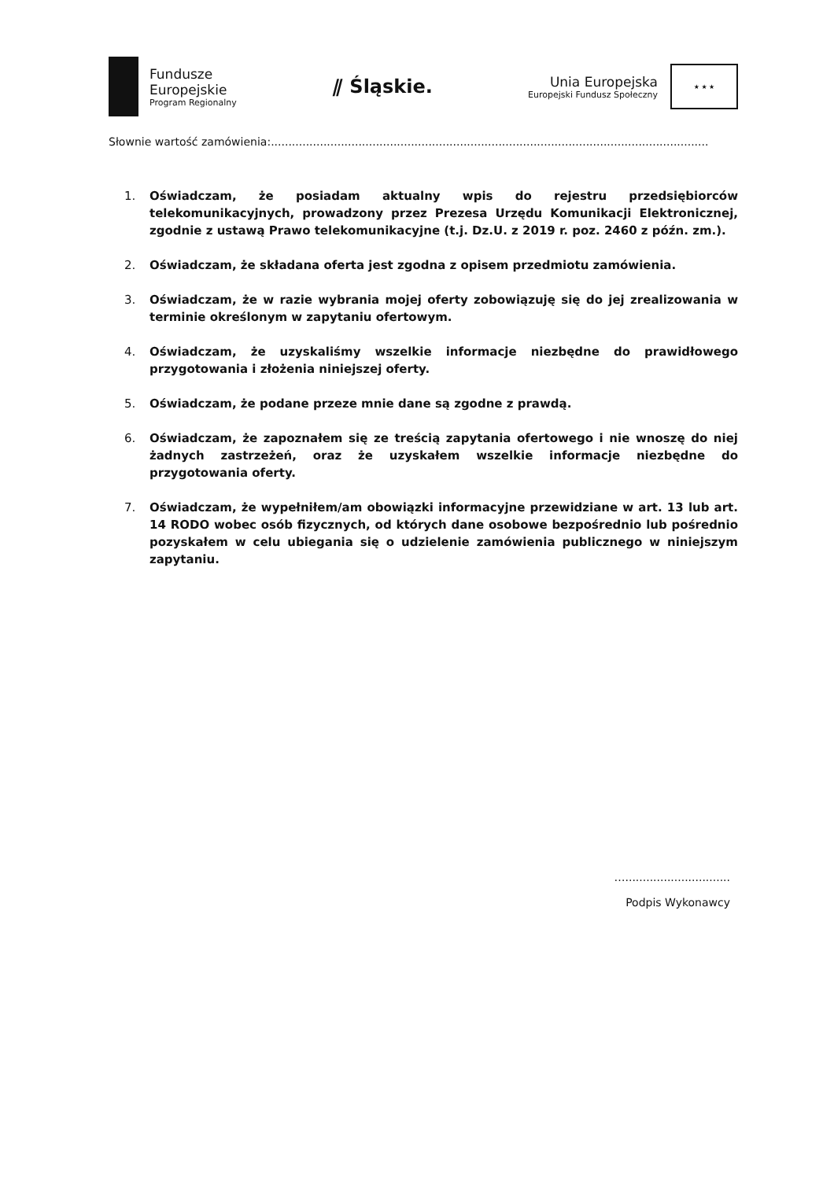Fundusze
Europejskie
Program Regionalny
⫽ Śląskie.
Unia Europejska
Europejski Fundusz Społeczny
★ ★ ★
Słownie wartość zamówienia:.............................................................................................................................
1. Oświadczam, że posiadam aktualny wpis do rejestru przedsiębiorców telekomunikacyjnych, prowadzony przez Prezesa Urzędu Komunikacji Elektronicznej, zgodnie z ustawą Prawo telekomunikacyjne (t.j. Dz.U. z 2019 r. poz. 2460 z późn. zm.).
2. Oświadczam, że składana oferta jest zgodna z opisem przedmiotu zamówienia.
3. Oświadczam, że w razie wybrania mojej oferty zobowiązuję się do jej zrealizowania w terminie określonym w zapytaniu ofertowym.
4. Oświadczam, że uzyskaliśmy wszelkie informacje niezbędne do prawidłowego przygotowania i złożenia niniejszej oferty.
5. Oświadczam, że podane przeze mnie dane są zgodne z prawdą.
6. Oświadczam, że zapoznałem się ze treścią zapytania ofertowego i nie wnoszę do niej żadnych zastrzeżeń, oraz że uzyskałem wszelkie informacje niezbędne do przygotowania oferty.
7. Oświadczam, że wypełniłem/am obowiązki informacyjne przewidziane w art. 13 lub art. 14 RODO wobec osób fizycznych, od których dane osobowe bezpośrednio lub pośrednio pozyskałem w celu ubiegania się o udzielenie zamówienia publicznego w niniejszym zapytaniu.
…..............................
Podpis Wykonawcy